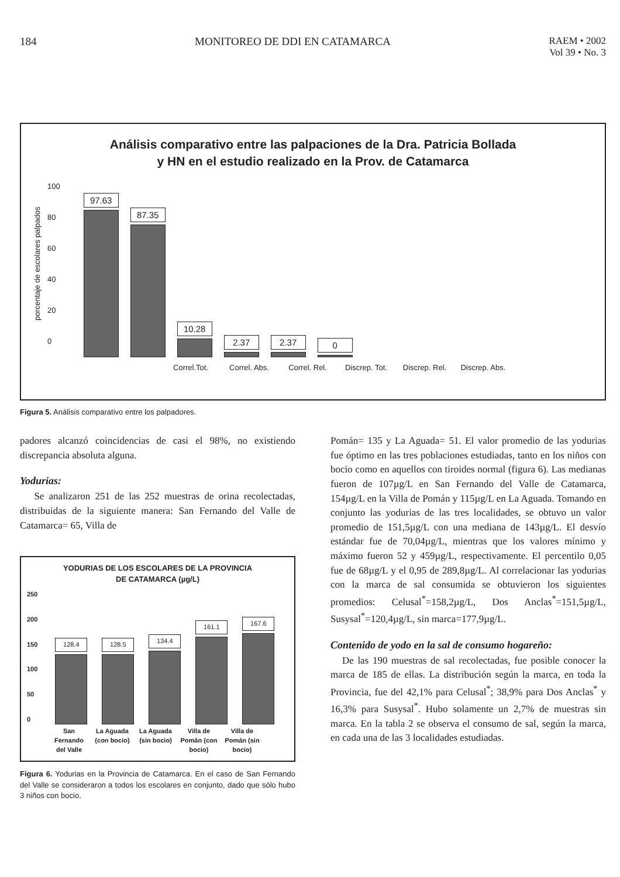184 MONITOREO DE DDI EN CATAMARCA RAEM • 2002
Vol 39 • No. 3
Análisis comparativo entre las palpaciones de la Dra. Patricia Bollada
y HN en el estudio realizado en la Prov. de Catamarca
porcentaje de escolares palpados
100
80
60
40
20
0
97.63
87.35
10.28
2.37
2.37
0
Correl.Tot. Correl. Abs. Correl. Rel. Discrep. Tot. Discrep. Rel. Discrep. Abs.
Figura 5. Análisis comparativo entre los palpadores.
padores alcanzó coincidencias de casi el 98%, no existiendo discrepancia absoluta alguna.
Yodurias:
Se analizaron 251 de las 252 muestras de orina recolectadas, distribuidas de la siguiente manera: San Fernando del Valle de Catamarca= 65, Villa de
YODURIAS DE LOS ESCOLARES DE LA PROVINCIA
DE CATAMARCA (µg/L)
250
200
150
100
50
0
128.4
128.5
134.4
161.1
167.6
San Fernando del Valle La Aguada (con bocio) La Aguada (sin bocio) Villa de Pomán (con bocio) Villa de Pomán (sin bocio)
Figura 6. Yodurias en la Provincia de Catamarca. En el caso de San Fernando del Valle se consideraron a todos los escolares en conjunto, dado que sólo hubo 3 niños con bocio.
Pomán= 135 y La Aguada= 51. El valor promedio de las yodurias fue óptimo en las tres poblaciones estudiadas, tanto en los niños con bocio como en aquellos con tiroides normal (figura 6). Las medianas fueron de 107µg/L en San Fernando del Valle de Catamarca, 154µg/L en la Villa de Pomán y 115µg/L en La Aguada. Tomando en conjunto las yodurias de las tres localidades, se obtuvo un valor promedio de 151,5µg/L con una mediana de 143µg/L. El desvío estándar fue de 70,04µg/L, mientras que los valores mínimo y máximo fueron 52 y 459µg/L, respectivamente. El percentilo 0,05 fue de 68µg/L y el 0,95 de 289,8µg/L. Al correlacionar las yodurias con la marca de sal consumida se obtuvieron los siguientes promedios: Celusal<sup>*</sup>=158,2µg/L, Dos Anclas<sup>*</sup>=151,5µg/L, Susysal<sup>*</sup>=120,4µg/L, sin marca=177,9µg/L.
Contenido de yodo en la sal de consumo hogareño:
De las 190 muestras de sal recolectadas, fue posible conocer la marca de 185 de ellas. La distribución según la marca, en toda la Provincia, fue del 42,1% para Celusal<sup>*</sup>; 38,9% para Dos Anclas<sup>*</sup> y 16,3% para Susysal<sup>*</sup>. Hubo solamente un 2,7% de muestras sin marca. En la tabla 2 se observa el consumo de sal, según la marca, en cada una de las 3 localidades estudiadas.